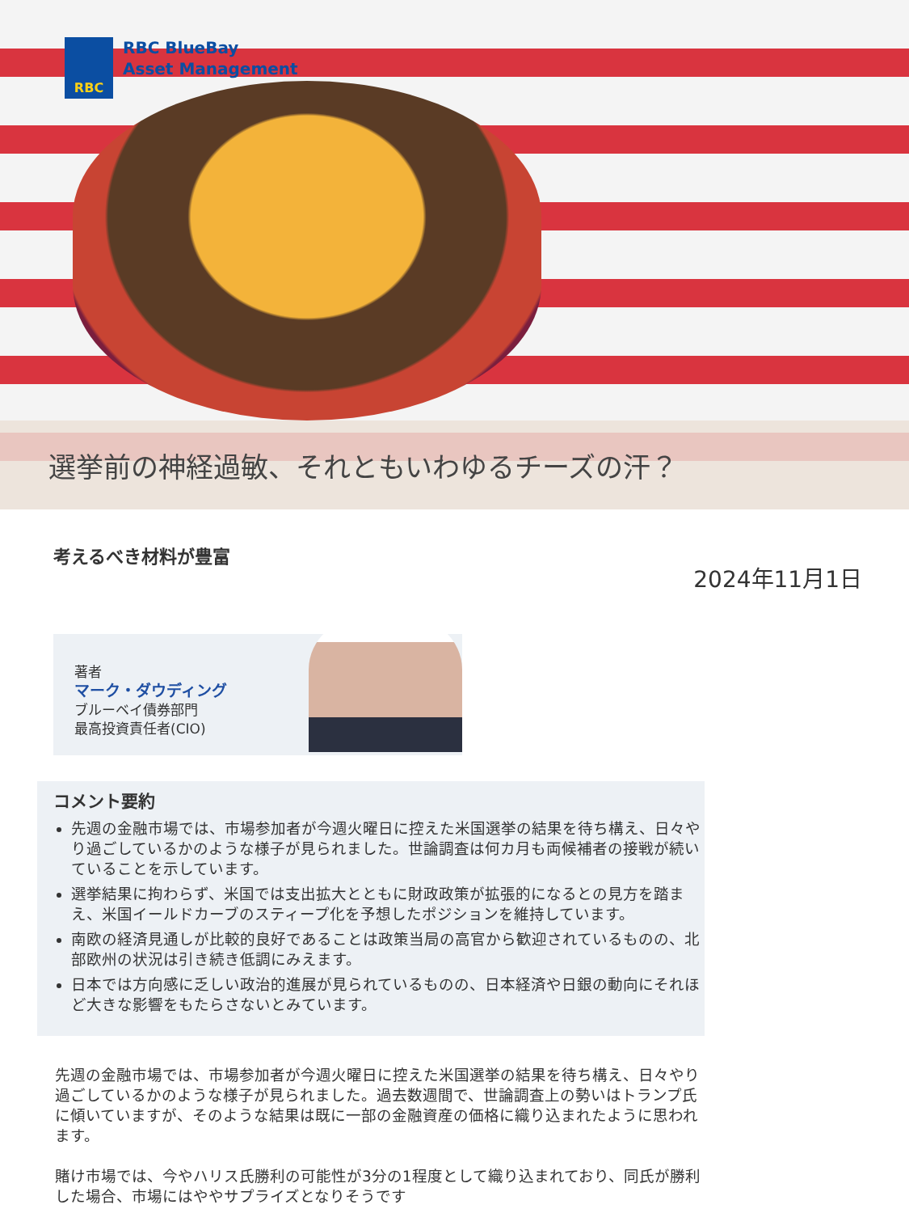RBC
RBC BlueBay
Asset Management
選挙前の神経過敏、それともいわゆるチーズの汗？
考えるべき材料が豊富
2024年11月1日
著者
マーク・ダウディング
ブルーベイ債券部門
最高投資責任者(CIO)
コメント要約
先週の金融市場では、市場参加者が今週火曜日に控えた米国選挙の結果を待ち構え、日々やり過ごしているかのような様子が見られました。世論調査は何カ月も両候補者の接戦が続いていることを示しています。
選挙結果に拘わらず、米国では支出拡大とともに財政政策が拡張的になるとの見方を踏まえ、米国イールドカーブのスティープ化を予想したポジションを維持しています。
南欧の経済見通しが比較的良好であることは政策当局の高官から歓迎されているものの、北部欧州の状況は引き続き低調にみえます。
日本では方向感に乏しい政治的進展が見られているものの、日本経済や日銀の動向にそれほど大きな影響をもたらさないとみています。
先週の金融市場では、市場参加者が今週火曜日に控えた米国選挙の結果を待ち構え、日々やり過ごしているかのような様子が見られました。過去数週間で、世論調査上の勢いはトランプ氏に傾いていますが、そのような結果は既に一部の金融資産の価格に織り込まれたように思われます。
賭け市場では、今やハリス氏勝利の可能性が3分の1程度として織り込まれており、同氏が勝利した場合、市場にはややサプライズとなりそうです